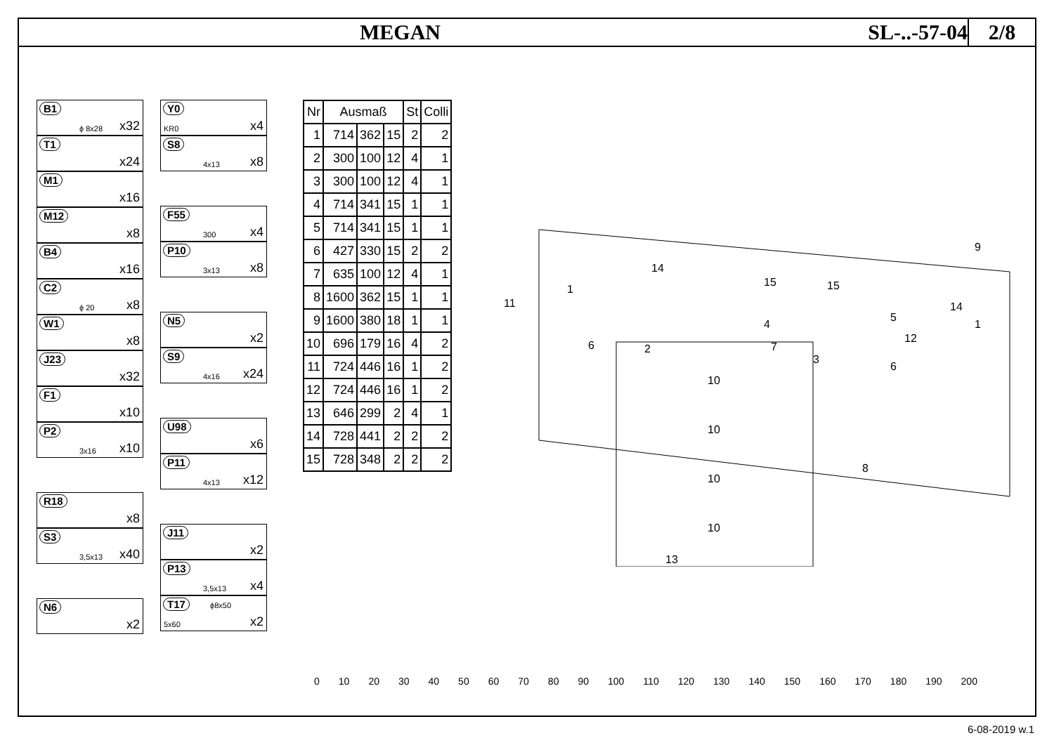MEGAN SL-..-57-04
2/8
B1
ϕ 8x28 x32
T1
x24
M1
x16
M12
x8
B4
x16
C2
ϕ 20 x8
W1
x8
J23
x32
F1
x10
P2
3x16 x10
R18
x8
S3
3,5x13 x40
N6
x2
Y0
KR0 x4
S8
4x13 x8
F55
300 x4
P10
3x13 x8
N5
x2
S9
4x16 x24
U98
x6
P11
4x13 x12
J11
x2
P13
3,5x13 x4
T17
5x60
ϕ8x50
x2
| Nr | Ausmaß | | | St | Colli |
| --- | --- | --- | --- | --- | --- |
| 1 | 714 | 362 | 15 | 2 | 2 |
| 2 | 300 | 100 | 12 | 4 | 1 |
| 3 | 300 | 100 | 12 | 4 | 1 |
| 4 | 714 | 341 | 15 | 1 | 1 |
| 5 | 714 | 341 | 15 | 1 | 1 |
| 6 | 427 | 330 | 15 | 2 | 2 |
| 7 | 635 | 100 | 12 | 4 | 1 |
| 8 | 1600 | 362 | 15 | 1 | 1 |
| 9 | 1600 | 380 | 18 | 1 | 1 |
| 10 | 696 | 179 | 16 | 4 | 2 |
| 11 | 724 | 446 | 16 | 1 | 2 |
| 12 | 724 | 446 | 16 | 1 | 2 |
| 13 | 646 | 299 | 2 | 4 | 1 |
| 14 | 728 | 441 | 2 | 2 | 2 |
| 15 | 728 | 348 | 2 | 2 | 2 |
9
11
1
14
15
15
1
12
4
7
2
6
3
6
5
14
8
10
10
10
10
13
0 10 20 30 40 50 60 70 80 90 100 110 120 130 140 150 160 170 180 190 200
6-08-2019 w.1